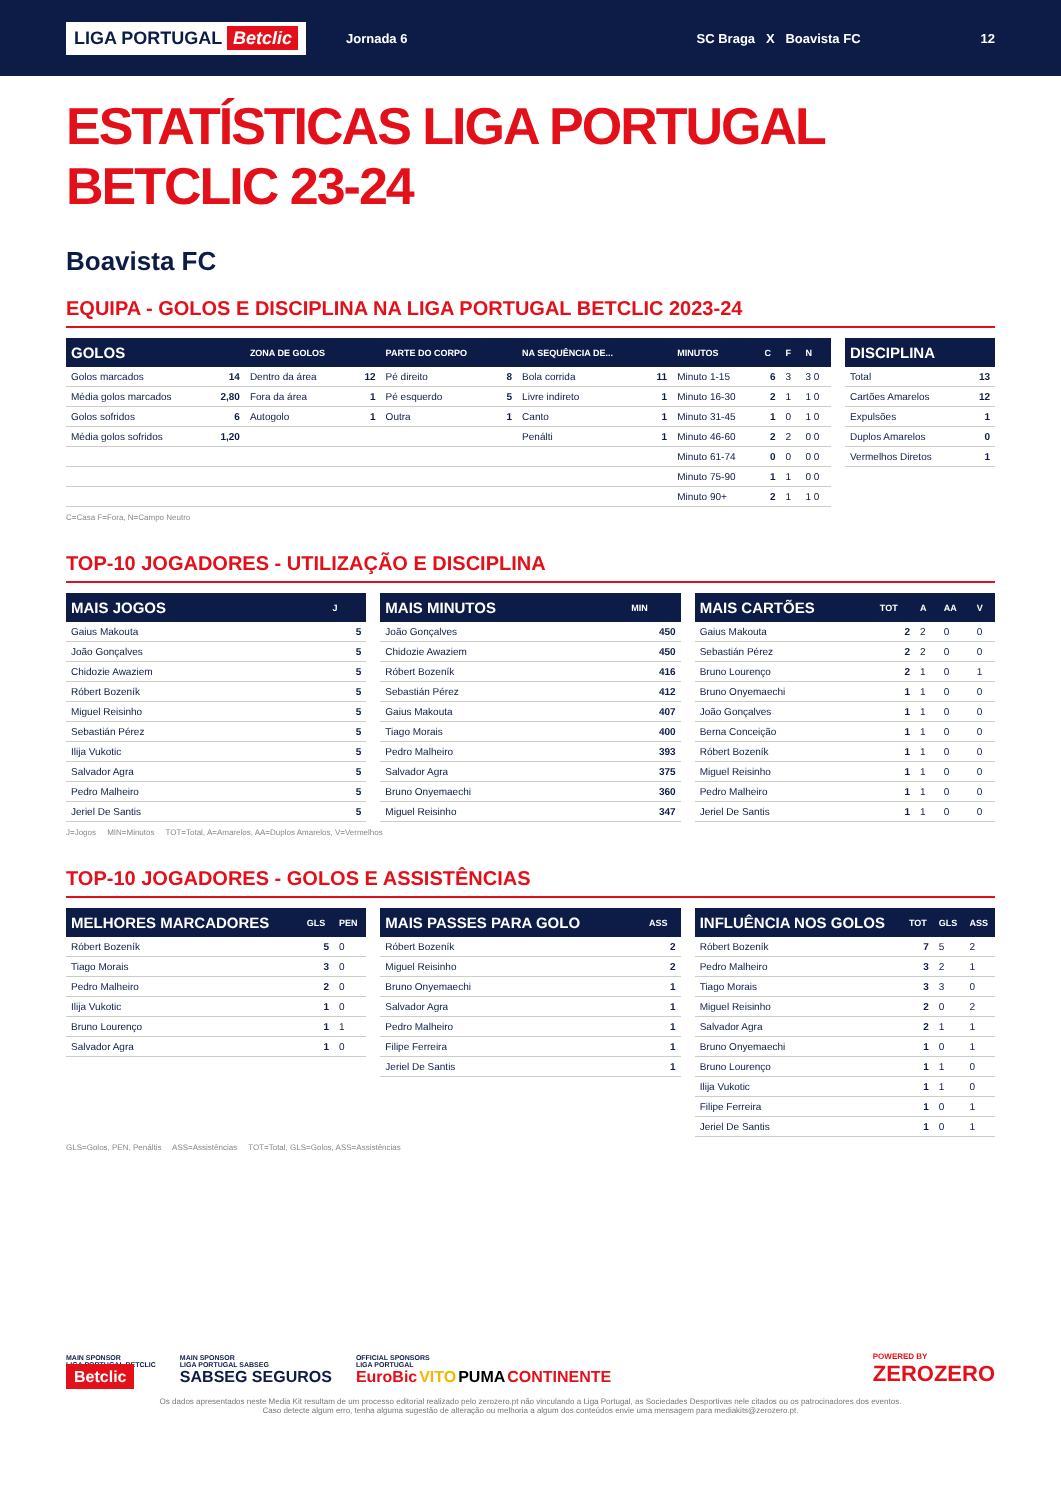LIGA PORTUGAL Betclic
Jornada 6 SC Braga X Boavista FC 12
ESTATÍSTICAS LIGA PORTUGAL BETCLIC 23-24
Boavista FC
EQUIPA - GOLOS E DISCIPLINA NA LIGA PORTUGAL BETCLIC 2023-24
| GOLOS | | ZONA DE GOLOS | | PARTE DO CORPO | | NA SEQUÊNCIA DE... | | MINUTOS | C | F | N |
| --- | --- | --- | --- | --- | --- | --- | --- | --- | --- | --- | --- |
| Golos marcados | 14 | Dentro da área | 12 | Pé direito | 8 | Bola corrida | 11 | Minuto 1-15 | 6 | 3 | 3 0 |
| Média golos marcados | 2,80 | Fora da área | 1 | Pé esquerdo | 5 | Livre indireto | 1 | Minuto 16-30 | 2 | 1 | 1 0 |
| Golos sofridos | 6 | Autogolo | 1 | Outra | 1 | Canto | 1 | Minuto 31-45 | 1 | 0 | 1 0 |
| Média golos sofridos | 1,20 | | | | | Penálti | 1 | Minuto 46-60 | 2 | 2 | 0 0 |
| | | | | | | | | Minuto 61-74 | 0 | 0 | 0 0 |
| | | | | | | | | Minuto 75-90 | 1 | 1 | 0 0 |
| | | | | | | | | Minuto 90+ | 2 | 1 | 1 0 |
| DISCIPLINA | |
| --- | --- |
| Total | 13 |
| Cartões Amarelos | 12 |
| Expulsões | 1 |
| Duplos Amarelos | 0 |
| Vermelhos Diretos | 1 |
C=Casa F=Fora, N=Campo Neutro
TOP-10 JOGADORES - UTILIZAÇÃO E DISCIPLINA
| MAIS JOGOS | J |
| --- | --- |
| Gaius Makouta | 5 |
| João Gonçalves | 5 |
| Chidozie Awaziem | 5 |
| Róbert Bozeník | 5 |
| Miguel Reisinho | 5 |
| Sebastián Pérez | 5 |
| Ilija Vukotic | 5 |
| Salvador Agra | 5 |
| Pedro Malheiro | 5 |
| Jeriel De Santis | 5 |
| MAIS MINUTOS | MIN |
| --- | --- |
| João Gonçalves | 450 |
| Chidozie Awaziem | 450 |
| Róbert Bozeník | 416 |
| Sebastián Pérez | 412 |
| Gaius Makouta | 407 |
| Tiago Morais | 400 |
| Pedro Malheiro | 393 |
| Salvador Agra | 375 |
| Bruno Onyemaechi | 360 |
| Miguel Reisinho | 347 |
| MAIS CARTÕES | TOT | A | AA | V |
| --- | --- | --- | --- | --- |
| Gaius Makouta | 2 | 2 | 0 | 0 |
| Sebastián Pérez | 2 | 2 | 0 | 0 |
| Bruno Lourenço | 2 | 1 | 0 | 1 |
| Bruno Onyemaechi | 1 | 1 | 0 | 0 |
| João Gonçalves | 1 | 1 | 0 | 0 |
| Berna Conceição | 1 | 1 | 0 | 0 |
| Róbert Bozeník | 1 | 1 | 0 | 0 |
| Miguel Reisinho | 1 | 1 | 0 | 0 |
| Pedro Malheiro | 1 | 1 | 0 | 0 |
| Jeriel De Santis | 1 | 1 | 0 | 0 |
J=Jogos MIN=Minutos TOT=Total, A=Amarelos, AA=Duplos Amarelos, V=Vermelhos
TOP-10 JOGADORES - GOLOS E ASSISTÊNCIAS
| MELHORES MARCADORES | GLS | PEN |
| --- | --- | --- |
| Róbert Bozeník | 5 | 0 |
| Tiago Morais | 3 | 0 |
| Pedro Malheiro | 2 | 0 |
| Ilija Vukotic | 1 | 0 |
| Bruno Lourenço | 1 | 1 |
| Salvador Agra | 1 | 0 |
| MAIS PASSES PARA GOLO | ASS |
| --- | --- |
| Róbert Bozeník | 2 |
| Miguel Reisinho | 2 |
| Bruno Onyemaechi | 1 |
| Salvador Agra | 1 |
| Pedro Malheiro | 1 |
| Filipe Ferreira | 1 |
| Jeriel De Santis | 1 |
| INFLUÊNCIA NOS GOLOS | TOT | GLS | ASS |
| --- | --- | --- | --- |
| Róbert Bozeník | 7 | 5 | 2 |
| Pedro Malheiro | 3 | 2 | 1 |
| Tiago Morais | 3 | 3 | 0 |
| Miguel Reisinho | 2 | 0 | 2 |
| Salvador Agra | 2 | 1 | 1 |
| Bruno Onyemaechi | 1 | 0 | 1 |
| Bruno Lourenço | 1 | 1 | 0 |
| Ilija Vukotic | 1 | 1 | 0 |
| Filipe Ferreira | 1 | 0 | 1 |
| Jeriel De Santis | 1 | 0 | 1 |
GLS=Golos, PEN, Penáltis ASS=Assistências TOT=Total, GLS=Golos, ASS=Assistências
MAIN SPONSOR
LIGA PORTUGAL BETCLIC
Betclic
MAIN SPONSOR
LIGA PORTUGAL SABSEG
SABSEG SEGUROS
OFFICIAL SPONSORS
LIGA PORTUGAL
EuroBic VITO PUMA CONTINENTE
POWERED BY
ZEROZERO
Os dados apresentados neste Media Kit resultam de um processo editorial realizado pelo zerozero.pt não vinculando a Liga Portugal, as Sociedades Desportivas nele citados ou os patrocinadores dos eventos.
Caso detecte algum erro, tenha alguma sugestão de alteração ou melhoria a algum dos conteúdos envie uma mensagem para mediakits@zerozero.pt.